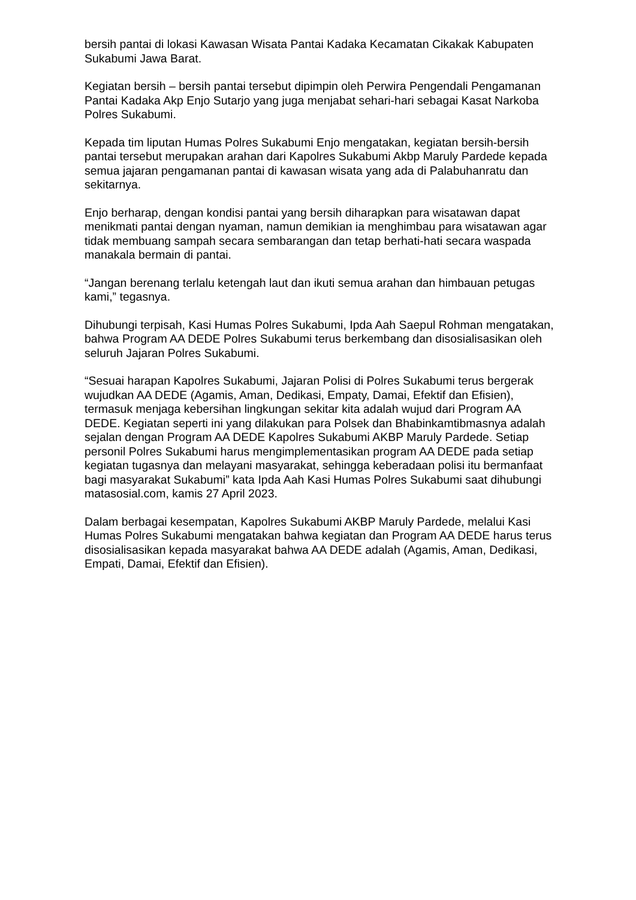bersih pantai di lokasi Kawasan Wisata Pantai Kadaka Kecamatan Cikakak Kabupaten Sukabumi Jawa Barat.
Kegiatan bersih – bersih pantai tersebut dipimpin oleh Perwira Pengendali Pengamanan Pantai Kadaka Akp Enjo Sutarjo yang juga menjabat sehari-hari sebagai Kasat Narkoba Polres Sukabumi.
Kepada tim liputan Humas Polres Sukabumi Enjo mengatakan, kegiatan bersih-bersih pantai tersebut merupakan arahan dari Kapolres Sukabumi Akbp Maruly Pardede kepada semua jajaran pengamanan pantai di kawasan wisata yang ada di Palabuhanratu dan sekitarnya.
Enjo berharap, dengan kondisi pantai yang bersih diharapkan para wisatawan dapat menikmati pantai dengan nyaman, namun demikian ia menghimbau para wisatawan agar tidak membuang sampah secara sembarangan dan tetap berhati-hati secara waspada manakala bermain di pantai.
“Jangan berenang terlalu ketengah laut dan ikuti semua arahan dan himbauan petugas kami,” tegasnya.
Dihubungi terpisah, Kasi Humas Polres Sukabumi, Ipda Aah Saepul Rohman mengatakan, bahwa Program AA DEDE Polres Sukabumi terus berkembang dan disosialisasikan oleh seluruh Jajaran Polres Sukabumi.
“Sesuai harapan Kapolres Sukabumi, Jajaran Polisi di Polres Sukabumi terus bergerak wujudkan AA DEDE (Agamis, Aman, Dedikasi, Empaty, Damai, Efektif dan Efisien), termasuk menjaga kebersihan lingkungan sekitar kita adalah wujud dari Program AA DEDE. Kegiatan seperti ini yang dilakukan para Polsek dan Bhabinkamtibmasnya adalah sejalan dengan Program AA DEDE Kapolres Sukabumi AKBP Maruly Pardede. Setiap personil Polres Sukabumi harus mengimplementasikan program AA DEDE pada setiap kegiatan tugasnya dan melayani masyarakat, sehingga keberadaan polisi itu bermanfaat bagi masyarakat Sukabumi” kata Ipda Aah Kasi Humas Polres Sukabumi saat dihubungi matasosial.com, kamis 27 April 2023.
Dalam berbagai kesempatan, Kapolres Sukabumi AKBP Maruly Pardede, melalui Kasi Humas Polres Sukabumi mengatakan bahwa kegiatan dan Program AA DEDE harus terus disosialisasikan kepada masyarakat bahwa AA DEDE adalah (Agamis, Aman, Dedikasi, Empati, Damai, Efektif dan Efisien).